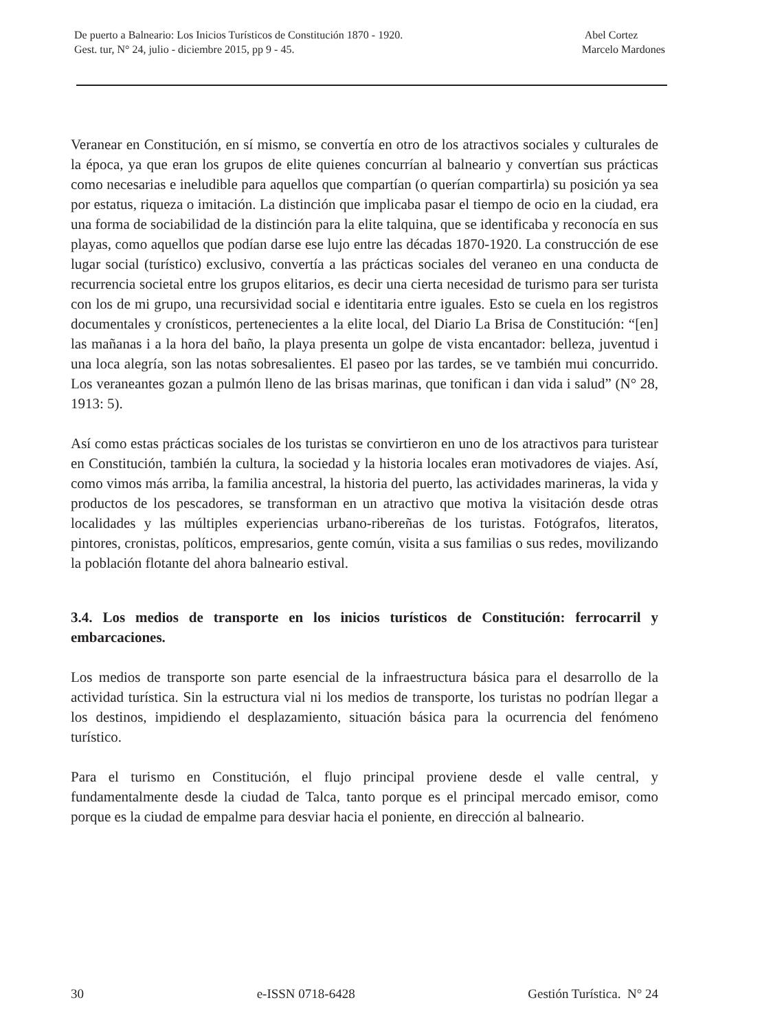De puerto a Balneario: Los Inicios Turísticos de Constitución 1870 - 1920.
Gest. tur, N° 24, julio - diciembre 2015, pp 9 - 45.
Abel Cortez
Marcelo Mardones
Veranear en Constitución, en sí mismo, se convertía en otro de los atractivos sociales y culturales de la época, ya que eran los grupos de elite quienes concurrían al balneario y convertían sus prácticas como necesarias e ineludible para aquellos que compartían (o querían compartirla) su posición ya sea por estatus, riqueza o imitación. La distinción que implicaba pasar el tiempo de ocio en la ciudad, era una forma de sociabilidad de la distinción para la elite talquina, que se identificaba y reconocía en sus playas, como aquellos que podían darse ese lujo entre las décadas 1870-1920. La construcción de ese lugar social (turístico) exclusivo, convertía a las prácticas sociales del veraneo en una conducta de recurrencia societal entre los grupos elitarios, es decir una cierta necesidad de turismo para ser turista con los de mi grupo, una recursividad social e identitaria entre iguales. Esto se cuela en los registros documentales y cronísticos, pertenecientes a la elite local, del Diario La Brisa de Constitución: “[en] las mañanas i a la hora del baño, la playa presenta un golpe de vista encantador: belleza, juventud i una loca alegría, son las notas sobresalientes. El paseo por las tardes, se ve también mui concurrido. Los veraneantes gozan a pulmón lleno de las brisas marinas, que tonifican i dan vida i salud” (N° 28, 1913: 5).
Así como estas prácticas sociales de los turistas se convirtieron en uno de los atractivos para turistear en Constitución, también la cultura, la sociedad y la historia locales eran motivadores de viajes. Así, como vimos más arriba, la familia ancestral, la historia del puerto, las actividades marineras, la vida y productos de los pescadores, se transforman en un atractivo que motiva la visitación desde otras localidades y las múltiples experiencias urbano-ribereñas de los turistas. Fotógrafos, literatos, pintores, cronistas, políticos, empresarios, gente común, visita a sus familias o sus redes, movilizando la población flotante del ahora balneario estival.
3.4. Los medios de transporte en los inicios turísticos de Constitución: ferrocarril y embarcaciones.
Los medios de transporte son parte esencial de la infraestructura básica para el desarrollo de la actividad turística. Sin la estructura vial ni los medios de transporte, los turistas no podrían llegar a los destinos, impidiendo el desplazamiento, situación básica para la ocurrencia del fenómeno turístico.
Para el turismo en Constitución, el flujo principal proviene desde el valle central, y fundamentalmente desde la ciudad de Talca, tanto porque es el principal mercado emisor, como porque es la ciudad de empalme para desviar hacia el poniente, en dirección al balneario.
30 e-ISSN 0718-6428 Gestión Turística. N° 24